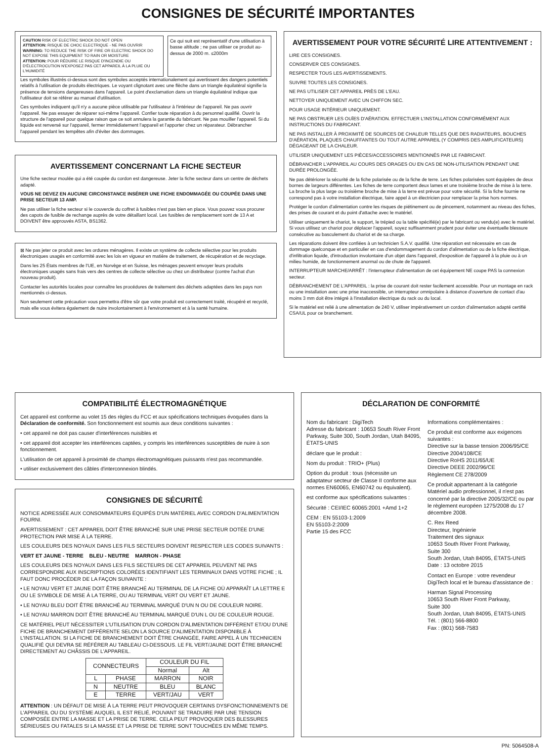CONSIGNES DE SÉCURITÉ IMPORTANTES
CAUTION RISK OF ELECTRIC SHOCK DO NOT OPEN
ATTENTION: RISQUE DE CHOC ELECTRIQUE - NE PAS OUVRIR
WARNING: TO REDUCE THE RISK OF FIRE OR ELECTRIC SHOCK DO NOT EXPOSE THIS EQUIPMENT TO RAIN OR MOISTURE
ATTENTION: POUR RÉDUIRE LE RISQUE D'INCENDIE OU D'ÉLECTROCUTION N'EXPOSEZ PAS CET APPAREIL À LA PLUIE OU L'HUMIDITÉ
Ce qui suit est représentatif d'une utilisation à basse altitude ; ne pas utiliser ce produit au-dessus de 2000 m. ≤2000m
Les symboles illustrés ci-dessus sont des symboles acceptés internationalement qui avertissent des dangers potentiels relatifs à l'utilisation de produits électriques. Le voyant clignotant avec une flèche dans un triangle équilatéral signifie la présence de tensions dangereuses dans l'appareil. Le point d'exclamation dans un triangle équilatéral indique que l'utilisateur doit se référer au manuel d'utilisation.
Ces symboles indiquent qu'il n'y a aucune pièce utilisable par l'utilisateur à l'intérieur de l'appareil. Ne pas ouvrir l'appareil. Ne pas essayer de réparer soi-même l'appareil. Confier toute réparation à du personnel qualifié. Ouvrir la structure de l'appareil pour quelque raison que ce soit annulera la garantie du fabricant. Ne pas mouiller l'appareil. Si du liquide est renversé sur l'appareil, fermer immédiatement l'appareil et l'apporter chez un réparateur. Débrancher l'appareil pendant les tempêtes afin d'éviter des dommages.
AVERTISSEMENT CONCERNANT LA FICHE SECTEUR
Une fiche secteur moulée qui a été coupée du cordon est dangereuse. Jeter la fiche secteur dans un centre de déchets adapté.
VOUS NE DEVEZ EN AUCUNE CIRCONSTANCE INSÉRER UNE FICHE ENDOMMAGÉE OU COUPÉE DANS UNE PRISE SECTEUR 13 AMP.
Ne pas utiliser la fiche secteur si le couvercle du coffret à fusibles n'est pas bien en place. Vous pouvez vous procurer des capots de fusible de rechange auprès de votre détaillant local. Les fusibles de remplacement sont de 13 A et DOIVENT être approuvés ASTA, BS1362.
⊠ Ne pas jeter ce produit avec les ordures ménagères. Il existe un système de collecte sélective pour les produits électroniques usagés en conformité avec les lois en vigueur en matière de traitement, de récupération et de recyclage.
Dans les 25 États membres de l'UE, en Norvège et en Suisse, les ménages peuvent envoyer leurs produits électroniques usagés sans frais vers des centres de collecte sélective ou chez un distributeur (contre l'achat d'un nouveau produit).
Contacter les autorités locales pour connaître les procédures de traitement des déchets adaptées dans les pays non mentionnés ci-dessus.
Non seulement cette précaution vous permettra d'être sûr que votre produit est correctement traité, récupéré et recyclé, mais elle vous évitera également de nuire involontairement à l'environnement et à la santé humaine.
AVERTISSEMENT POUR VOTRE SÉCURITÉ LIRE ATTENTIVEMENT :
LIRE CES CONSIGNES.
CONSERVER CES CONSIGNES.
RESPECTER TOUS LES AVERTISSEMENTS.
SUIVRE TOUTES LES CONSIGNES.
NE PAS UTILISER CET APPAREIL PRÈS DE L'EAU.
NETTOYER UNIQUEMENT AVEC UN CHIFFON SEC.
POUR USAGE INTÉRIEUR UNIQUEMENT.
NE PAS OBSTRUER LES OUÏES D'AÉRATION. EFFECTUER L'INSTALLATION CONFORMÉMENT AUX INSTRUCTIONS DU FABRICANT.
NE PAS INSTALLER À PROXIMITÉ DE SOURCES DE CHALEUR TELLES QUE DES RADIATEURS, BOUCHES D'AÉRATION, PLAQUES CHAUFFANTES OU TOUT AUTRE APPAREIL (Y COMPRIS DES AMPLIFICATEURS) DÉGAGEANT DE LA CHALEUR.
UTILISER UNIQUEMENT LES PIÈCES/ACCESSOIRES MENTIONNÉS PAR LE FABRICANT.
DÉBRANCHER L'APPAREIL AU COURS DES ORAGES OU EN CAS DE NON-UTILISATION PENDANT UNE DURÉE PROLONGÉE.
Ne pas détériorer la sécurité de la fiche polarisée ou de la fiche de terre. Les fiches polarisées sont équipées de deux bornes de largeurs différentes. Les fiches de terre comportent deux lames et une troisième broche de mise à la terre. La broche la plus large ou troisième broche de mise à la terre est prévue pour votre sécurité. Si la fiche fournie ne correspond pas à votre installation électrique, faire appel à un électricien pour remplacer la prise hors normes.
Protéger le cordon d'alimentation contre les risques de piétinement ou de pincement, notamment au niveau des fiches, des prises de courant et du point d'attache avec le matériel.
Utiliser uniquement le chariot, le support, le trépied ou la table spécifié(e) par le fabricant ou vendu(e) avec le matériel. Si vous utilisez un chariot pour déplacer l'appareil, soyez suffisamment prudent pour éviter une éventuelle blessure consécutive au basculement du chariot et de sa charge.
Les réparations doivent être confiées à un technicien S.A.V. qualifié. Une réparation est nécessaire en cas de dommage quelconque et en particulier en cas d'endommagement du cordon d'alimentation ou de la fiche électrique, d'infiltration liquide, d'introduction involontaire d'un objet dans l'appareil, d'exposition de l'appareil à la pluie ou à un milieu humide, de fonctionnement anormal ou de chute de l'appareil.
INTERRUPTEUR MARCHE/ARRÊT : l'interrupteur d'alimentation de cet équipement NE coupe PAS la connexion secteur.
DÉBRANCHEMENT DE L'APPAREIL : la prise de courant doit rester facilement accessible. Pour un montage en rack ou une installation avec une prise inaccessible, un interrupteur omnipolaire à distance d'ouverture de contact d'au moins 3 mm doit être intégré à l'installation électrique du rack ou du local.
Si le matériel est relié à une alimentation de 240 V, utiliser impérativement un cordon d'alimentation adapté certifié CSA/UL pour ce branchement.
COMPATIBILITÉ ÉLECTROMAGNÉTIQUE
Cet appareil est conforme au volet 15 des règles du FCC et aux spécifications techniques évoquées dans la Déclaration de conformité. Son fonctionnement est soumis aux deux conditions suivantes :
• cet appareil ne doit pas causer d'interférences nuisibles et
• cet appareil doit accepter les interférences captées, y compris les interférences susceptibles de nuire à son fonctionnement.
L'utilisation de cet appareil à proximité de champs électromagnétiques puissants n'est pas recommandée.
• utiliser exclusivement des câbles d'interconnexion blindés.
CONSIGNES DE SÉCURITÉ
NOTICE ADRESSÉE AUX CONSOMMATEURS ÉQUIPÉS D'UN MATÉRIEL AVEC CORDON D'ALIMENTATION FOURNI.
AVERTISSEMENT : CET APPAREIL DOIT ÊTRE BRANCHÉ SUR UNE PRISE SECTEUR DOTÉE D'UNE PROTECTION PAR MISE À LA TERRE.
LES COULEURS DES NOYAUX DANS LES FILS SECTEURS DOIVENT RESPECTER LES CODES SUIVANTS :
VERT ET JAUNE - TERRE BLEU - NEUTRE MARRON - PHASE
LES COULEURS DES NOYAUX DANS LES FILS SECTEURS DE CET APPAREIL PEUVENT NE PAS CORRESPONDRE AUX INSCRIPTIONS COLORÉES IDENTIFIANT LES TERMINAUX DANS VOTRE FICHE ; IL FAUT DONC PROCÉDER DE LA FAÇON SUIVANTE :
• LE NOYAU VERT ET JAUNE DOIT ÊTRE BRANCHÉ AU TERMINAL DE LA FICHE OÙ APPARAÎT LA LETTRE E OU LE SYMBOLE DE MISE À LA TERRE, OU AU TERMINAL VERT OU VERT ET JAUNE.
• LE NOYAU BLEU DOIT ÊTRE BRANCHÉ AU TERMINAL MARQUÉ D'UN N OU DE COULEUR NOIRE.
• LE NOYAU MARRON DOIT ÊTRE BRANCHÉ AU TERMINAL MARQUÉ D'UN L OU DE COULEUR ROUGE.
CE MATÉRIEL PEUT NÉCESSITER L'UTILISATION D'UN CORDON D'ALIMENTATION DIFFÉRENT ET/OU D'UNE FICHE DE BRANCHEMENT DIFFÉRENTE SELON LA SOURCE D'ALIMENTATION DISPONIBLE À L'INSTALLATION. SI LA FICHE DE BRANCHEMENT DOIT ÊTRE CHANGÉE, FAIRE APPEL À UN TECHNICIEN QUALIFIÉ QUI DEVRA SE RÉFÉRER AU TABLEAU CI-DESSOUS. LE FIL VERT/JAUNE DOIT ÊTRE BRANCHÉ DIRECTEMENT AU CHÂSSIS DE L'APPAREIL.
| CONNECTEURS | | COULEUR DU FIL | |
| --- | --- | --- | --- |
| | | Normal | Alt |
| L | PHASE | MARRON | NOIR |
| N | NEUTRE | BLEU | BLANC |
| E | TERRE | VERT/JAU | VERT |
ATTENTION : UN DÉFAUT DE MISE À LA TERRE PEUT PROVOQUER CERTAINS DYSFONCTIONNEMENTS DE L'APPAREIL OU DU SYSTÈME AUQUEL IL EST RELIÉ, POUVANT SE TRADUIRE PAR UNE TENSION COMPOSÉE ENTRE LA MASSE ET LA PRISE DE TERRE. CELA PEUT PROVOQUER DES BLESSURES SÉRIEUSES OU FATALES SI LA MASSE ET LA PRISE DE TERRE SONT TOUCHÉES EN MÊME TEMPS.
DÉCLARATION DE CONFORMITÉ
Nom du fabricant : DigiTech
Adresse du fabricant : 10653 South River Front Parkway, Suite 300, South Jordan, Utah 84095, ÉTATS-UNIS
déclare que le produit :
Nom du produit : TRIO+ (Plus)
Option du produit : tous (nécessite un adaptateur secteur de Classe II conforme aux normes EN60065, EN60742 ou équivalent).
est conforme aux spécifications suivantes :
Sécurité : CEI/IEC 60065:2001 +Amd 1+2
CEM : EN 55103-1:2009
EN 55103-2:2009
Partie 15 des FCC
Informations complémentaires :
Ce produit est conforme aux exigences suivantes :
Directive sur la basse tension 2006/95/CE
Directive 2004/108/CE
Directive RoHS 2011/65/UE
Directive DEEE 2002/96/CE
Règlement CE 278/2009
Ce produit appartenant à la catégorie Matériel audio professionnel, il n'est pas concerné par la directive 2005/32/CE ou par le règlement européen 1275/2008 du 17 décembre 2008.
C. Rex Reed
Directeur, Ingénierie
Traitement des signaux
10653 South River Front Parkway,
Suite 300
South Jordan, Utah 84095, ÉTATS-UNIS
Date : 13 octobre 2015
Contact en Europe : votre revendeur DigiTech local et le bureau d'assistance de :
Harman Signal Processing
10653 South River Front Parkway,
Suite 300
South Jordan, Utah 84095, ÉTATS-UNIS
Tél. : (801) 566-8800
Fax : (801) 568-7583
PN: 5064508-A